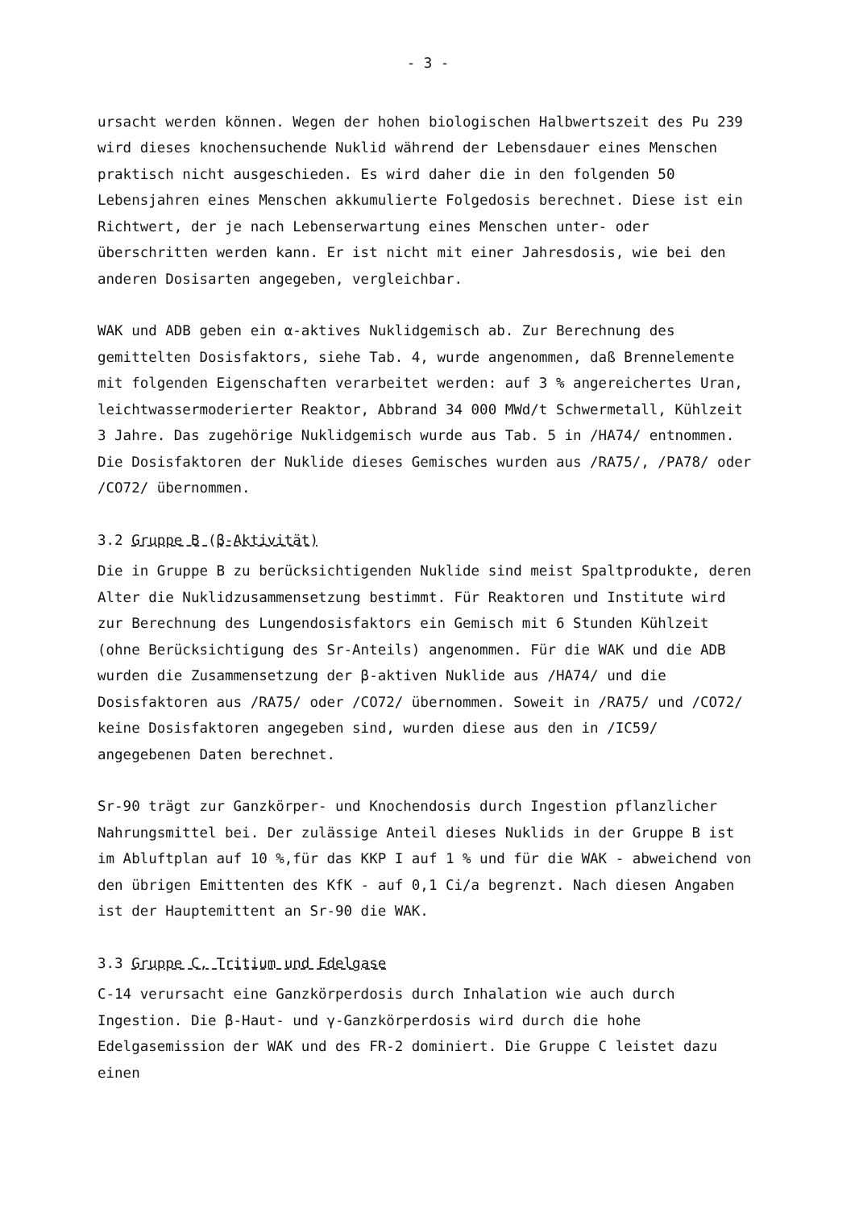- 3 -
ursacht werden können. Wegen der hohen biologischen Halbwertszeit des Pu 239 wird dieses knochensuchende Nuklid während der Lebensdauer eines Menschen praktisch nicht ausgeschieden. Es wird daher die in den folgenden 50 Lebensjahren eines Menschen akkumulierte Folgedosis berechnet. Diese ist ein Richtwert, der je nach Lebenserwartung eines Menschen unter- oder überschritten werden kann. Er ist nicht mit einer Jahresdosis, wie bei den anderen Dosisarten angegeben, vergleichbar.
WAK und ADB geben ein α-aktives Nuklidgemisch ab. Zur Berechnung des gemittelten Dosisfaktors, siehe Tab. 4, wurde angenommen, daß Brennelemente mit folgenden Eigenschaften verarbeitet werden: auf 3 % angereichertes Uran, leichtwassermoderierter Reaktor, Abbrand 34 000 MWd/t Schwermetall, Kühlzeit 3 Jahre. Das zugehörige Nuklidgemisch wurde aus Tab. 5 in /HA74/ entnommen. Die Dosisfaktoren der Nuklide dieses Gemisches wurden aus /RA75/, /PA78/ oder /CO72/ übernommen.
3.2 Gruppe B (β-Aktivität)
Die in Gruppe B zu berücksichtigenden Nuklide sind meist Spaltprodukte, deren Alter die Nuklidzusammensetzung bestimmt. Für Reaktoren und Institute wird zur Berechnung des Lungendosisfaktors ein Gemisch mit 6 Stunden Kühlzeit (ohne Berücksichtigung des Sr-Anteils) angenommen. Für die WAK und die ADB wurden die Zusammensetzung der β-aktiven Nuklide aus /HA74/ und die Dosisfaktoren aus /RA75/ oder /CO72/ übernommen. Soweit in /RA75/ und /CO72/ keine Dosisfaktoren angegeben sind, wurden diese aus den in /IC59/ angegebenen Daten berechnet.
Sr-90 trägt zur Ganzkörper- und Knochendosis durch Ingestion pflanzlicher Nahrungsmittel bei. Der zulässige Anteil dieses Nuklids in der Gruppe B ist im Abluftplan auf 10 %,für das KKP I auf 1 % und für die WAK - abweichend von den übrigen Emittenten des KfK - auf 0,1 Ci/a begrenzt. Nach diesen Angaben ist der Hauptemittent an Sr-90 die WAK.
3.3 Gruppe C, Tritium und Edelgase
C-14 verursacht eine Ganzkörperdosis durch Inhalation wie auch durch Ingestion. Die β-Haut- und γ-Ganzkörperdosis wird durch die hohe Edelgasemission der WAK und des FR-2 dominiert. Die Gruppe C leistet dazu einen